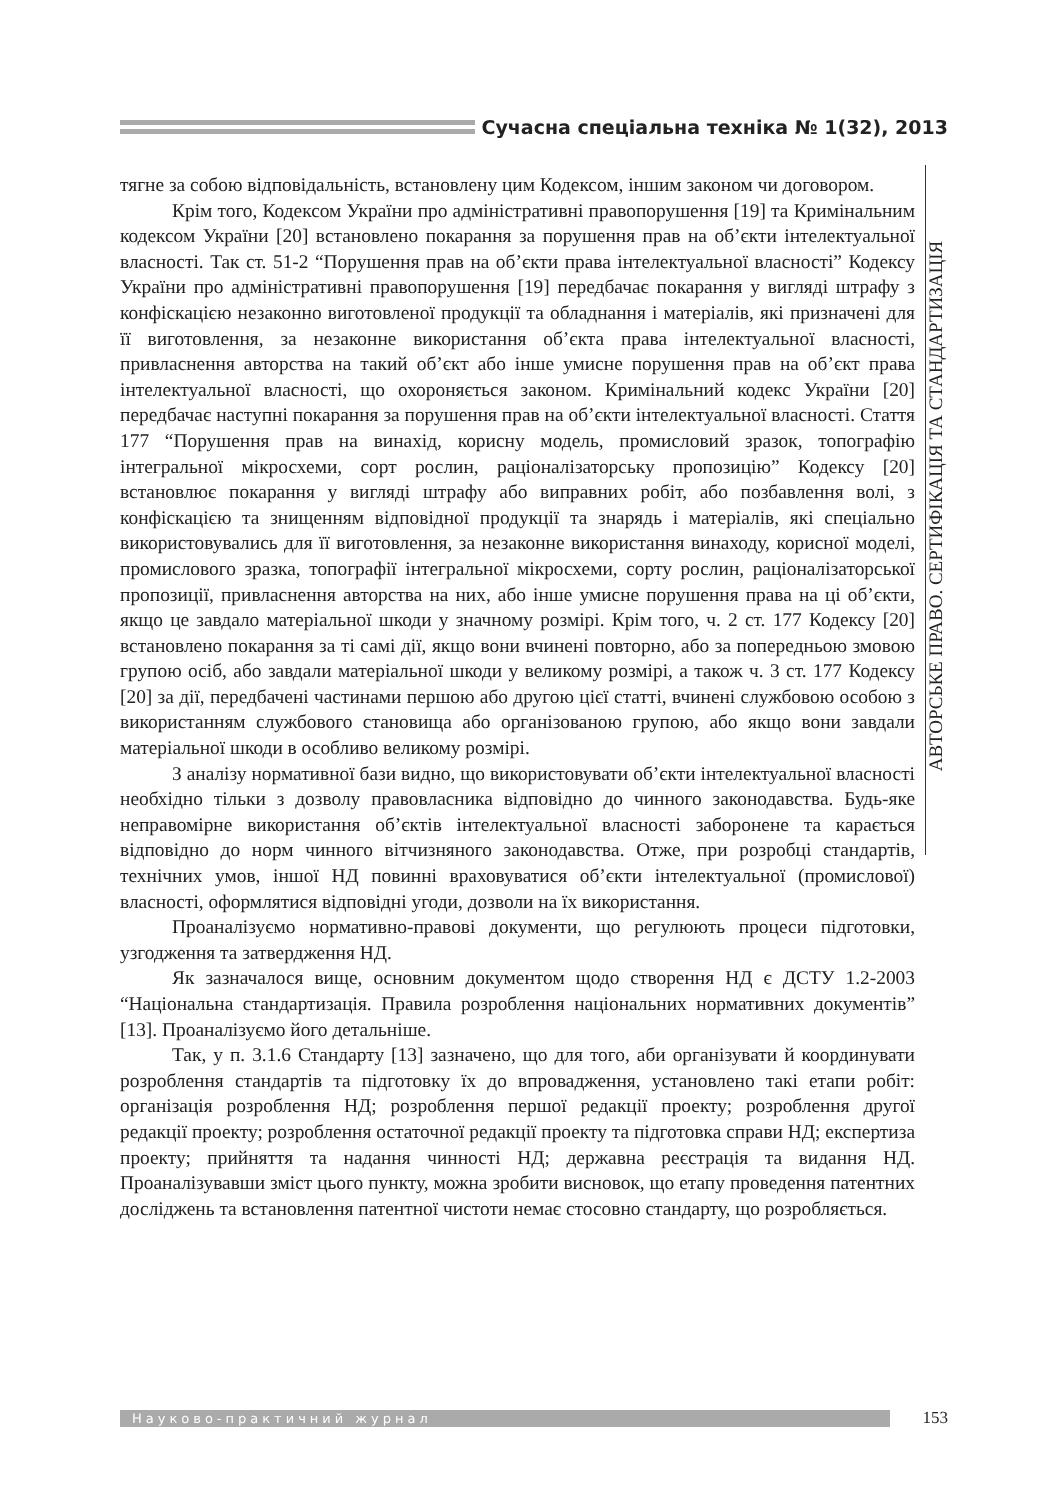Сучасна спеціальна техніка № 1(32), 2013
АВТОРСЬКЕ ПРАВО. СЕРТИФІКАЦІЯ ТА СТАНДАРТИЗАЦІЯ
тягне за собою відповідальність, встановлену цим Кодексом, іншим законом чи договором.
Крім того, Кодексом України про адміністративні правопорушення [19] та Кримінальним кодексом України [20] встановлено покарання за порушення прав на об’єкти інтелектуальної власності. Так ст. 51-2 “Порушення прав на об’єкти права інтелектуальної власності” Кодексу України про адміністративні правопорушення [19] передбачає покарання у вигляді штрафу з конфіскацією незаконно виготовленої продукції та обладнання і матеріалів, які призначені для її виготовлення, за незаконне використання об’єкта права інтелектуальної власності, привласнення авторства на такий об’єкт або інше умисне порушення прав на об’єкт права інтелектуальної власності, що охороняється законом. Кримінальний кодекс України [20] передбачає наступні покарання за порушення прав на об’єкти інтелектуальної власності. Стаття 177 “Порушення прав на винахід, корисну модель, промисловий зразок, топографію інтегральної мікросхеми, сорт рослин, раціоналізаторську пропозицію” Кодексу [20] встановлює покарання у вигляді штрафу або виправних робіт, або позбавлення волі, з конфіскацією та знищенням відповідної продукції та знарядь і матеріалів, які спеціально використовувались для її виготовлення, за незаконне використання винаходу, корисної моделі, промислового зразка, топографії інтегральної мікросхеми, сорту рослин, раціоналізаторської пропозиції, привласнення авторства на них, або інше умисне порушення права на ці об’єкти, якщо це завдало матеріальної шкоди у значному розмірі. Крім того, ч. 2 ст. 177 Кодексу [20] встановлено покарання за ті самі дії, якщо вони вчинені повторно, або за попередньою змовою групою осіб, або завдали матеріальної шкоди у великому розмірі, а також ч. 3 ст. 177 Кодексу [20] за дії, передбачені частинами першою або другою цієї статті, вчинені службовою особою з використанням службового становища або організованою групою, або якщо вони завдали матеріальної шкоди в особливо великому розмірі.
З аналізу нормативної бази видно, що використовувати об’єкти інтелектуальної власності необхідно тільки з дозволу правовласника відповідно до чинного законодавства. Будь-яке неправомірне використання об’єктів інтелектуальної власності заборонене та карається відповідно до норм чинного вітчизняного законодавства. Отже, при розробці стандартів, технічних умов, іншої НД повинні враховуватися об’єкти інтелектуальної (промислової) власності, оформлятися відповідні угоди, дозволи на їх використання.
Проаналізуємо нормативно-правові документи, що регулюють процеси підготовки, узгодження та затвердження НД.
Як зазначалося вище, основним документом щодо створення НД є ДСТУ 1.2-2003 “Національна стандартизація. Правила розроблення національних нормативних документів” [13]. Проаналізуємо його детальніше.
Так, у п. 3.1.6 Стандарту [13] зазначено, що для того, аби організувати й координувати розроблення стандартів та підготовку їх до впровадження, установлено такі етапи робіт: організація розроблення НД; розроблення першої редакції проекту; розроблення другої редакції проекту; розроблення остаточної редакції проекту та підготовка справи НД; експертиза проекту; прийняття та надання чинності НД; державна реєстрація та видання НД. Проаналізувавши зміст цього пункту, можна зробити висновок, що етапу проведення патентних досліджень та встановлення патентної чистоти немає стосовно стандарту, що розробляється.
Науково-практичний журнал
153